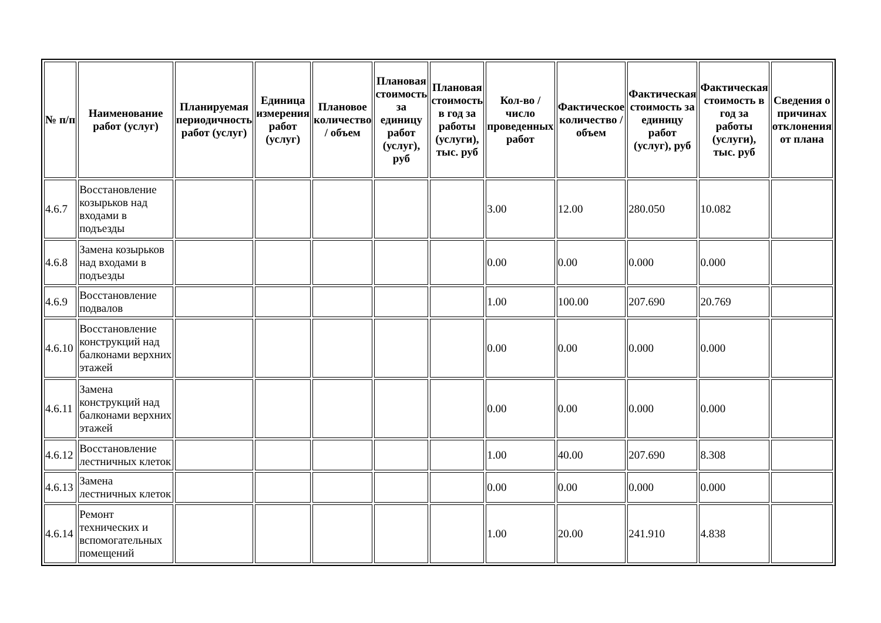| № п/п | Наименование работ (услуг) | Планируемая периодичность работ (услуг) | Единица измерения работ (услуг) | Плановое количество / объем | Плановая стоимость за единицу работ (услуг), руб | Плановая стоимость в год за работы (услуги), тыс. руб | Кол-во / число проведенных работ | Фактическое количество / объем | Фактическая стоимость за единицу работ (услуг), руб | Фактическая стоимость в год за работы (услуги), тыс. руб | Сведения о причинах отклонения от плана |
| --- | --- | --- | --- | --- | --- | --- | --- | --- | --- | --- | --- |
| 4.6.7 | Восстановление козырьков над входами в подъезды | | | | | | 3.00 | 12.00 | 280.050 | 10.082 | |
| 4.6.8 | Замена козырьков над входами в подъезды | | | | | | 0.00 | 0.00 | 0.000 | 0.000 | |
| 4.6.9 | Восстановление подвалов | | | | | | 1.00 | 100.00 | 207.690 | 20.769 | |
| 4.6.10 | Восстановление конструкций над балконами верхних этажей | | | | | | 0.00 | 0.00 | 0.000 | 0.000 | |
| 4.6.11 | Замена конструкций над балконами верхних этажей | | | | | | 0.00 | 0.00 | 0.000 | 0.000 | |
| 4.6.12 | Восстановление лестничных клеток | | | | | | 1.00 | 40.00 | 207.690 | 8.308 | |
| 4.6.13 | Замена лестничных клеток | | | | | | 0.00 | 0.00 | 0.000 | 0.000 | |
| 4.6.14 | Ремонт технических и вспомогательных помещений | | | | | | 1.00 | 20.00 | 241.910 | 4.838 | |